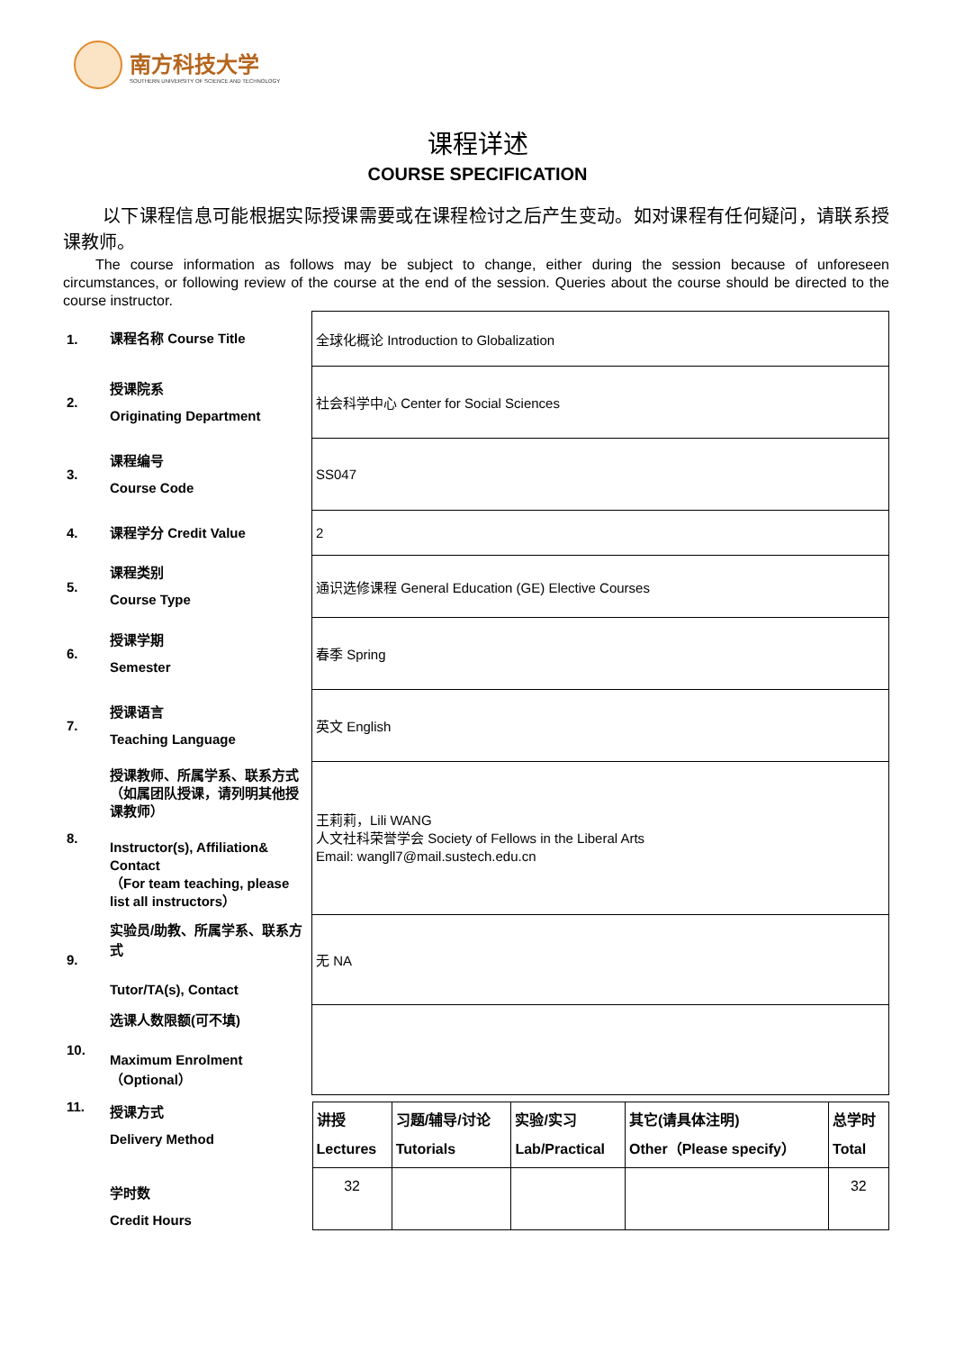南方科技大学
SOUTHERN UNIVERSITY OF SCIENCE AND TECHNOLOGY
课程详述
COURSE SPECIFICATION
以下课程信息可能根据实际授课需要或在课程检讨之后产生变动。如对课程有任何疑问，请联系授课教师。
The course information as follows may be subject to change, either during the session because of unforeseen circumstances, or following review of the course at the end of the session. Queries about the course should be directed to the course instructor.
| 1. | 课程名称 Course Title | 全球化概论 Introduction to Globalization |
| 2. | 授课院系 Originating Department | 社会科学中心 Center for Social Sciences |
| 3. | 课程编号 Course Code | SS047 |
| 4. | 课程学分 Credit Value | 2 |
| 5. | 课程类别 Course Type | 通识选修课程 General Education (GE) Elective Courses |
| 6. | 授课学期 Semester | 春季 Spring |
| 7. | 授课语言 Teaching Language | 英文 English |
| 8. | 授课教师、所属学系、联系方式（如属团队授课，请列明其他授课教师） Instructor(s), Affiliation& Contact （For team teaching, please list all instructors） | 王莉莉，Lili WANG 人文社科荣誉学会 Society of Fellows in the Liberal Arts Email: wangll7@mail.sustech.edu.cn |
| 9. | 实验员/助教、所属学系、联系方式 Tutor/TA(s), Contact | 无 NA |
| 10. | 选课人数限额(可不填) Maximum Enrolment（Optional） | |
| 11. | 授课方式 Delivery Method 学时数 Credit Hours | / 讲授 Lectures / 习题/辅导/讨论 Tutorials / 实验/实习 Lab/Practical / 其它(请具体注明) Other（Please specify） / 总学时 Total / / 32 / / / / 32 / |